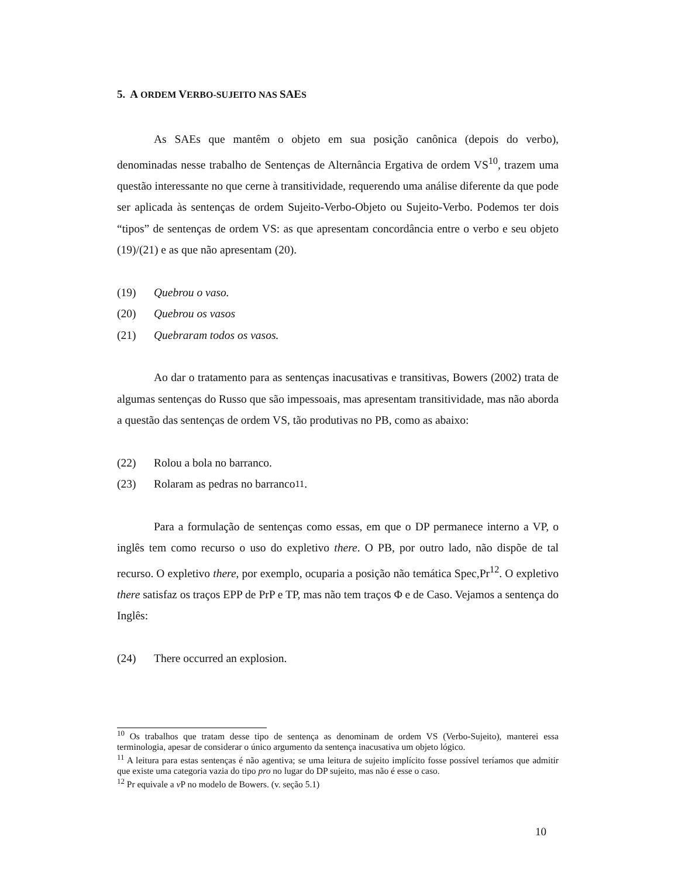5. A ORDEM VERBO-SUJEITO NAS SAES
As SAEs que mantêm o objeto em sua posição canônica (depois do verbo), denominadas nesse trabalho de Sentenças de Alternância Ergativa de ordem VS<sup>10</sup>, trazem uma questão interessante no que cerne à transitividade, requerendo uma análise diferente da que pode ser aplicada às sentenças de ordem Sujeito-Verbo-Objeto ou Sujeito-Verbo. Podemos ter dois “tipos” de sentenças de ordem VS: as que apresentam concordância entre o verbo e seu objeto (19)/(21) e as que não apresentam (20).
(19) Quebrou o vaso.
(20) Quebrou os vasos
(21) Quebraram todos os vasos.
Ao dar o tratamento para as sentenças inacusativas e transitivas, Bowers (2002) trata de algumas sentenças do Russo que são impessoais, mas apresentam transitividade, mas não aborda a questão das sentenças de ordem VS, tão produtivas no PB, como as abaixo:
(22) Rolou a bola no barranco.
(23) Rolaram as pedras no barranco<sup>11</sup>.
Para a formulação de sentenças como essas, em que o DP permanece interno a VP, o inglês tem como recurso o uso do expletivo there. O PB, por outro lado, não dispõe de tal recurso. O expletivo there, por exemplo, ocuparia a posição não temática Spec,Pr<sup>12</sup>. O expletivo there satisfaz os traços EPP de PrP e TP, mas não tem traços Φ e de Caso. Vejamos a sentença do Inglês:
(24) There occurred an explosion.
<sup>10</sup> Os trabalhos que tratam desse tipo de sentença as denominam de ordem VS (Verbo-Sujeito), manterei essa terminologia, apesar de considerar o único argumento da sentença inacusativa um objeto lógico.
<sup>11</sup> A leitura para estas sentenças é não agentiva; se uma leitura de sujeito implícito fosse possível teríamos que admitir que existe uma categoria vazia do tipo pro no lugar do DP sujeito, mas não é esse o caso.
<sup>12</sup> Pr equivale a v P no modelo de Bowers. (v. seção 5.1)
10